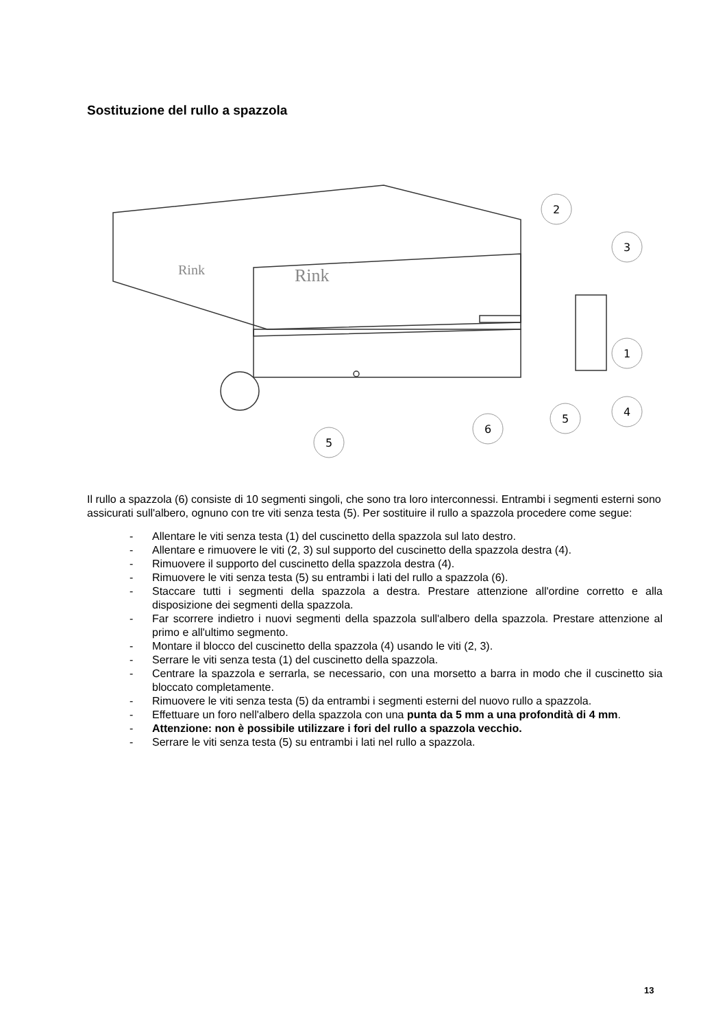Sostituzione del rullo a spazzola
Rink
Rink
2
3
1
4
5
6
5
Il rullo a spazzola (6) consiste di 10 segmenti singoli, che sono tra loro interconnessi. Entrambi i segmenti esterni sono assicurati sull'albero, ognuno con tre viti senza testa (5). Per sostituire il rullo a spazzola procedere come segue:
- Allentare le viti senza testa (1) del cuscinetto della spazzola sul lato destro.
- Allentare e rimuovere le viti (2, 3) sul supporto del cuscinetto della spazzola destra (4).
- Rimuovere il supporto del cuscinetto della spazzola destra (4).
- Rimuovere le viti senza testa (5) su entrambi i lati del rullo a spazzola (6).
- Staccare tutti i segmenti della spazzola a destra. Prestare attenzione all'ordine corretto e alla disposizione dei segmenti della spazzola.
- Far scorrere indietro i nuovi segmenti della spazzola sull'albero della spazzola. Prestare attenzione al primo e all'ultimo segmento.
- Montare il blocco del cuscinetto della spazzola (4) usando le viti (2, 3).
- Serrare le viti senza testa (1) del cuscinetto della spazzola.
- Centrare la spazzola e serrarla, se necessario, con una morsetto a barra in modo che il cuscinetto sia bloccato completamente.
- Rimuovere le viti senza testa (5) da entrambi i segmenti esterni del nuovo rullo a spazzola.
- Effettuare un foro nell'albero della spazzola con una punta da 5 mm a una profondità di 4 mm.
- Attenzione: non è possibile utilizzare i fori del rullo a spazzola vecchio.
- Serrare le viti senza testa (5) su entrambi i lati nel rullo a spazzola.
13